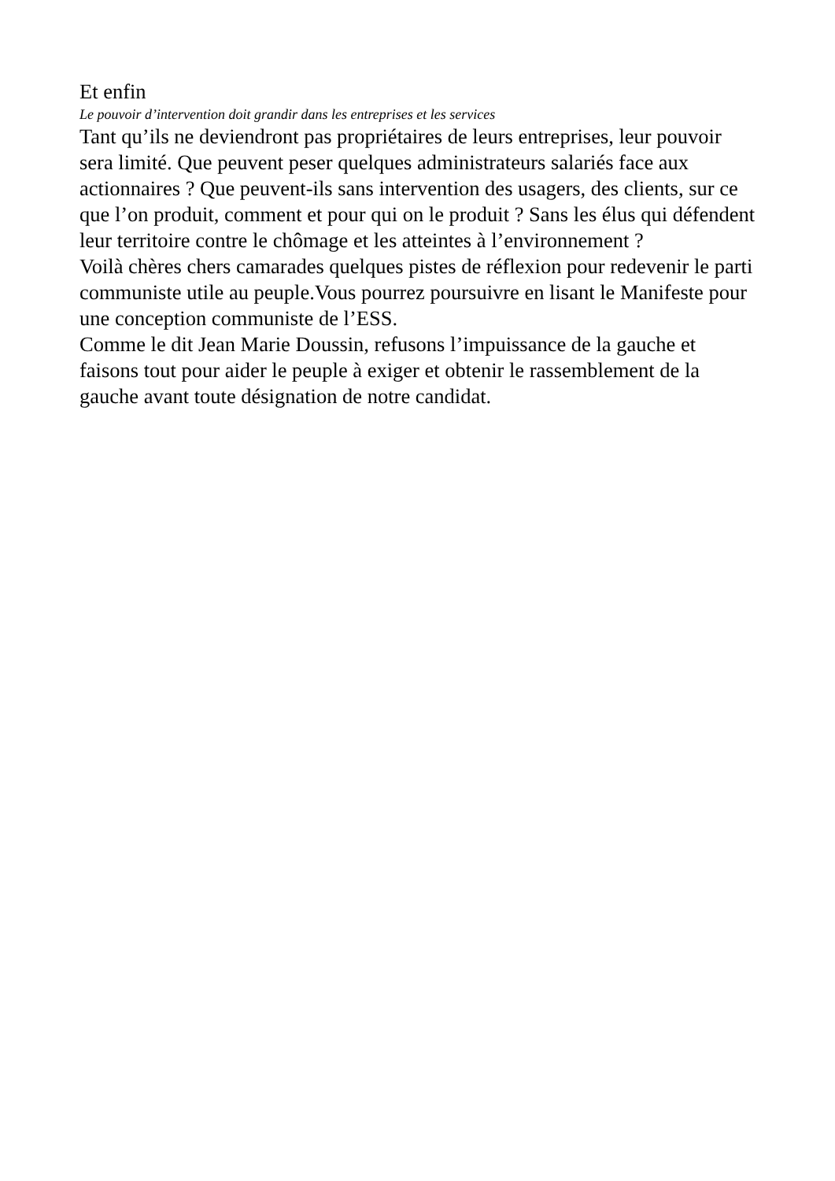Et enfin
Le pouvoir d’intervention doit grandir dans les entreprises et les services
Tant qu’ils ne deviendront pas propriétaires de leurs entreprises, leur pouvoir sera limité. Que peuvent peser quelques administrateurs salariés face aux actionnaires ? Que peuvent-ils sans intervention des usagers, des clients, sur ce que l’on produit, comment et pour qui on le produit ? Sans les élus qui défendent leur territoire contre le chômage et les atteintes à l’environnement ?
Voilà chères chers camarades quelques pistes de réflexion pour redevenir le parti communiste utile au peuple.Vous pourrez poursuivre en lisant le Manifeste pour une conception communiste de l’ESS.
Comme le dit Jean Marie Doussin, refusons l’impuissance de la gauche et faisons tout pour aider le peuple à exiger et obtenir le rassemblement de la gauche avant toute désignation de notre candidat.